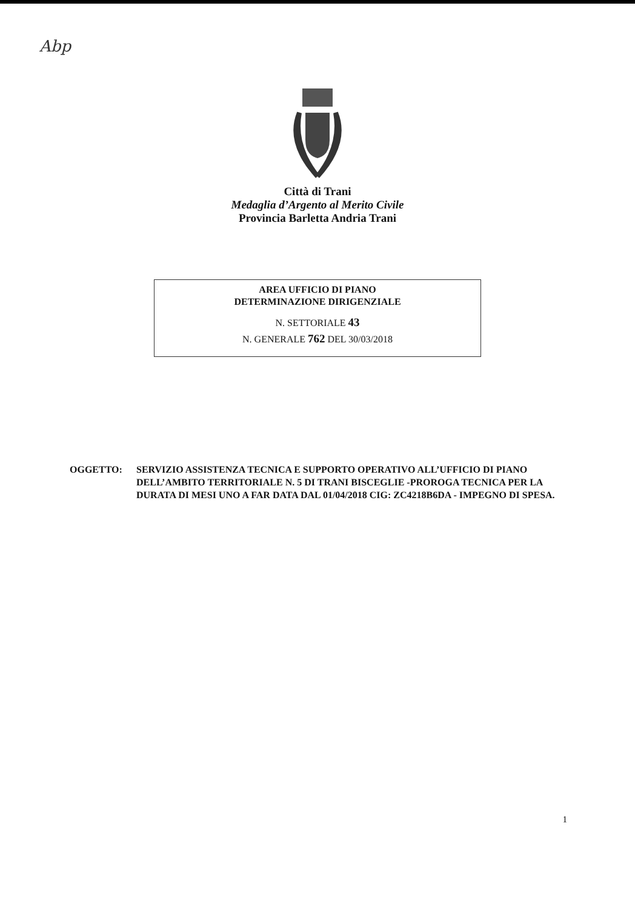Abp
Città di Trani
Medaglia d’Argento al Merito Civile
Provincia Barletta Andria Trani
AREA UFFICIO DI PIANO
DETERMINAZIONE DIRIGENZIALE
N. SETTORIALE 43
N. GENERALE 762 DEL 30/03/2018
OGGETTO: SERVIZIO ASSISTENZA TECNICA E SUPPORTO OPERATIVO ALL’UFFICIO DI PIANO DELL’AMBITO TERRITORIALE N. 5 DI TRANI BISCEGLIE -PROROGA TECNICA PER LA DURATA DI MESI UNO A FAR DATA DAL 01/04/2018 CIG: ZC4218B6DA - IMPEGNO DI SPESA.
1